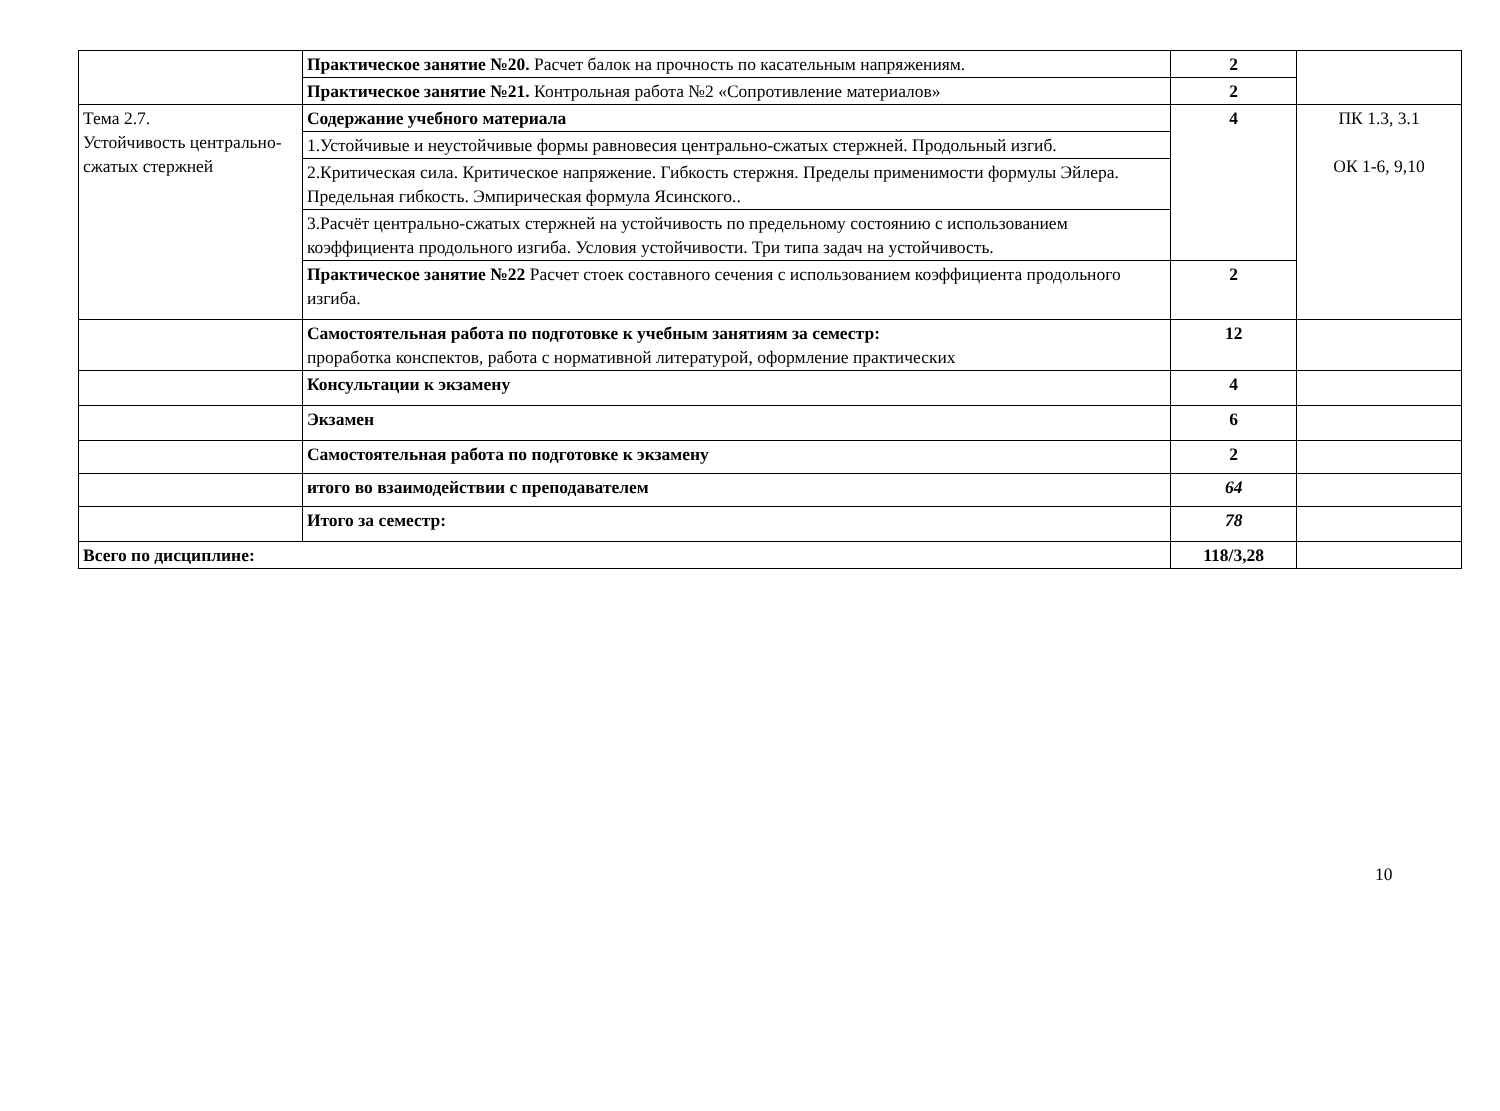| | Практическое занятие №20. Расчет балок на прочность по касательным напряжениям. | 2 | |
| | Практическое занятие №21. Контрольная работа №2 «Сопротивление материалов» | 2 | |
| Тема 2.7. Устойчивость центрально-сжатых стержней | Содержание учебного материала | 4 | ПК 1.3, 3.1 ОК 1-6, 9,10 |
| | 1.Устойчивые и неустойчивые формы равновесия центрально-сжатых стержней. Продольный изгиб. | | |
| | 2.Критическая сила. Критическое напряжение. Гибкость стержня. Пределы применимости формулы Эйлера. Предельная гибкость. Эмпирическая формула Ясинского.. | | |
| | 3.Расчёт центрально-сжатых стержней на устойчивость по предельному состоянию с использованием коэффициента продольного изгиба. Условия устойчивости. Три типа задач на устойчивость. | | |
| | Практическое занятие №22 Расчет стоек составного сечения с использованием коэффициента продольного изгиба. | 2 | |
| | Самостоятельная работа по подготовке к учебным занятиям за семестр: проработка конспектов, работа с нормативной литературой, оформление практических | 12 | |
| | Консультации к экзамену | 4 | |
| | Экзамен | 6 | |
| | Самостоятельная работа по подготовке к экзамену | 2 | |
| | итого во взаимодействии с преподавателем | 64 | |
| | Итого за семестр: | 78 | |
| Всего по дисциплине: | | 118/3,28 | |
10